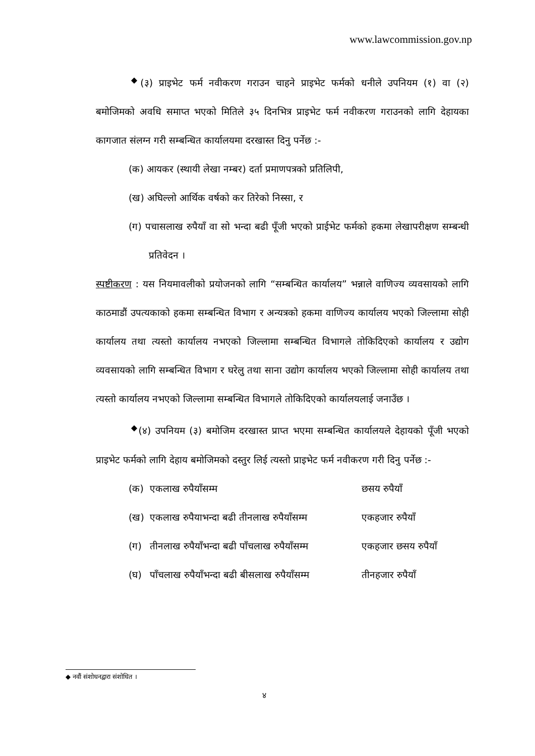www.lawcommission.gov.np
<sup>◆</sup>(३) प्राइभेट फर्म नवीकरण गराउन चाहने प्राइभेट फर्मको धनीले उपनियम (१) वा (२) बमोजिमको अवधि समाप्त भएको मितिले ३५ दिनभित्र प्राइभेट फर्म नवीकरण गराउनको लागि देहायका कागजात संलग्न गरी सम्बन्धित कार्यालयमा दरखास्त दिनु पर्नेछ :-
(क) आयकर (स्थायी लेखा नम्बर) दर्ता प्रमाणपत्रको प्रतिलिपी,
(ख) अघिल्लो आर्थिक वर्षको कर तिरेको निस्सा, र
(ग) पचासलाख रुपैयाँ वा सो भन्दा बढी पूँजी भएको प्राईभेट फर्मको हकमा लेखापरीक्षण सम्बन्धी प्रतिवेदन ।
स्पष्टीकरण : यस नियमावलीको प्रयोजनको लागि “सम्बन्धित कार्यालय” भन्नाले वाणिज्य व्यवसायको लागि काठमाडौं उपत्यकाको हकमा सम्बन्धित विभाग र अन्यत्रको हकमा वाणिज्य कार्यालय भएको जिल्लामा सोही कार्यालय तथा त्यस्तो कार्यालय नभएको जिल्लामा सम्बन्धित विभागले तोकिदिएको कार्यालय र उद्योग व्यवसायको लागि सम्बन्धित विभाग र घरेलु तथा साना उद्योग कार्यालय भएको जिल्लामा सोही कार्यालय तथा त्यस्तो कार्यालय नभएको जिल्लामा सम्बन्धित विभागले तोकिदिएको कार्यालयलाई जनाउँछ ।
<sup>◆</sup>(४) उपनियम (३) बमोजिम दरखास्त प्राप्त भएमा सम्बन्धित कार्यालयले देहायको पूँजी भएको प्राइभेट फर्मको लागि देहाय बमोजिमको दस्तुर लिई त्यस्तो प्राइभेट फर्म नवीकरण गरी दिनु पर्नेछ :-
(क) एकलाख रुपैयाँसम्म छसय रुपैयाँ
(ख) एकलाख रुपैयाभन्दा बढी तीनलाख रुपैयाँसम्म एकहजार रुपैयाँ
(ग) तीनलाख रुपैयाँभन्दा बढी पाँचलाख रुपैयाँसम्म एकहजार छसय रुपैयाँ
(घ) पाँचलाख रुपैयाँभन्दा बढी बीसलाख रुपैयाँसम्म तीनहजार रुपैयाँ
◆ नवौं संशोधनद्वारा संशोधित ।
४